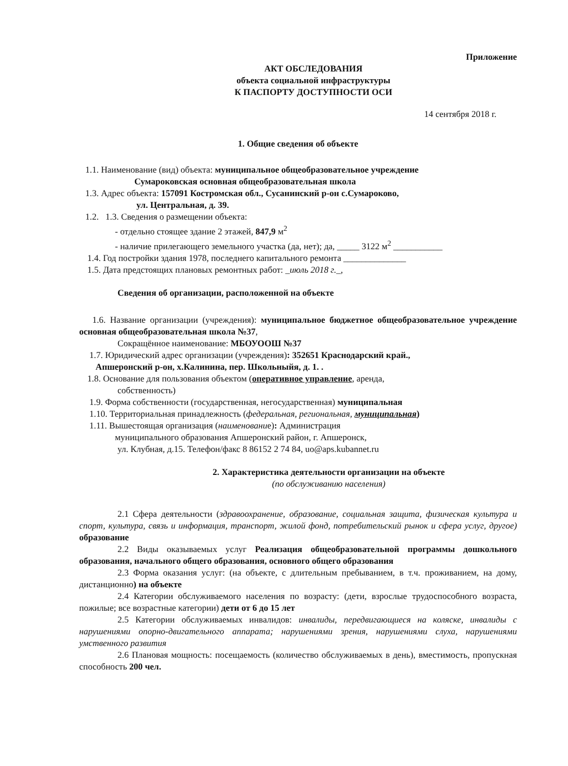Приложение
АКТ ОБСЛЕДОВАНИЯ
объекта социальной инфраструктуры
К ПАСПОРТУ ДОСТУПНОСТИ ОСИ
14 сентября 2018 г.
1. Общие сведения об объекте
1.1. Наименование (вид) объекта: муниципальное общеобразовательное учреждение
Сумароковская основная общеобразовательная школа
1.3. Адрес объекта: 157091 Костромская обл., Сусанинский р-он с.Сумароково,
ул. Центральная, д. 39.
1.2. 1.3. Сведения о размещении объекта:
- отдельно стоящее здание 2 этажей, 847,9 м<sup>2</sup>
- наличие прилегающего земельного участка (да, нет); да, _____ 3122 м<sup>2</sup> ___________
1.4. Год постройки здания 1978, последнего капитального ремонта ______________
1.5. Дата предстоящих плановых ремонтных работ: _июль 2018 г._,
Сведения об организации, расположенной на объекте
1.6. Название организации (учреждения): муниципальное бюджетное общеобразовательное учреждение основная общеобразовательная школа №37,
Сокращённое наименование: МБОУООШ №37
1.7. Юридический адрес организации (учреждения): 352651 Краснодарский край.,
Апшеронский р-он, х.Калинина, пер. Школьныйя, д. 1. .
1.8. Основание для пользования объектом (оперативное управление, аренда,
собственность)
1.9. Форма собственности (государственная, негосударственная) муниципальная
1.10. Территориальная принадлежность (федеральная, региональная, муниципальная)
1.11. Вышестоящая организация (наименование): Администрация
муниципального образования Апшеронский район, г. Апшеронск,
ул. Клубная, д.15. Телефон/факс 8 86152 2 74 84, uo@aps.kubannet.ru
2. Характеристика деятельности организации на объекте
(по обслуживанию населения)
2.1 Сфера деятельности (здравоохранение, образование, социальная защита, физическая культура и спорт, культура, связь и информация, транспорт, жилой фонд, потребительский рынок и сфера услуг, другое) образование
2.2 Виды оказываемых услуг Реализация общеобразовательной программы дошкольного образования, начального общего образования, основного общего образования
2.3 Форма оказания услуг: (на объекте, с длительным пребыванием, в т.ч. проживанием, на дому, дистанционно) на объекте
2.4 Категории обслуживаемого населения по возрасту: (дети, взрослые трудоспособного возраста, пожилые; все возрастные категории) дети от 6 до 15 лет
2.5 Категории обслуживаемых инвалидов: инвалиды, передвигающиеся на коляске, инвалиды с нарушениями опорно-двигательного аппарата; нарушениями зрения, нарушениями слуха, нарушениями умственного развития
2.6 Плановая мощность: посещаемость (количество обслуживаемых в день), вместимость, пропускная способность 200 чел.